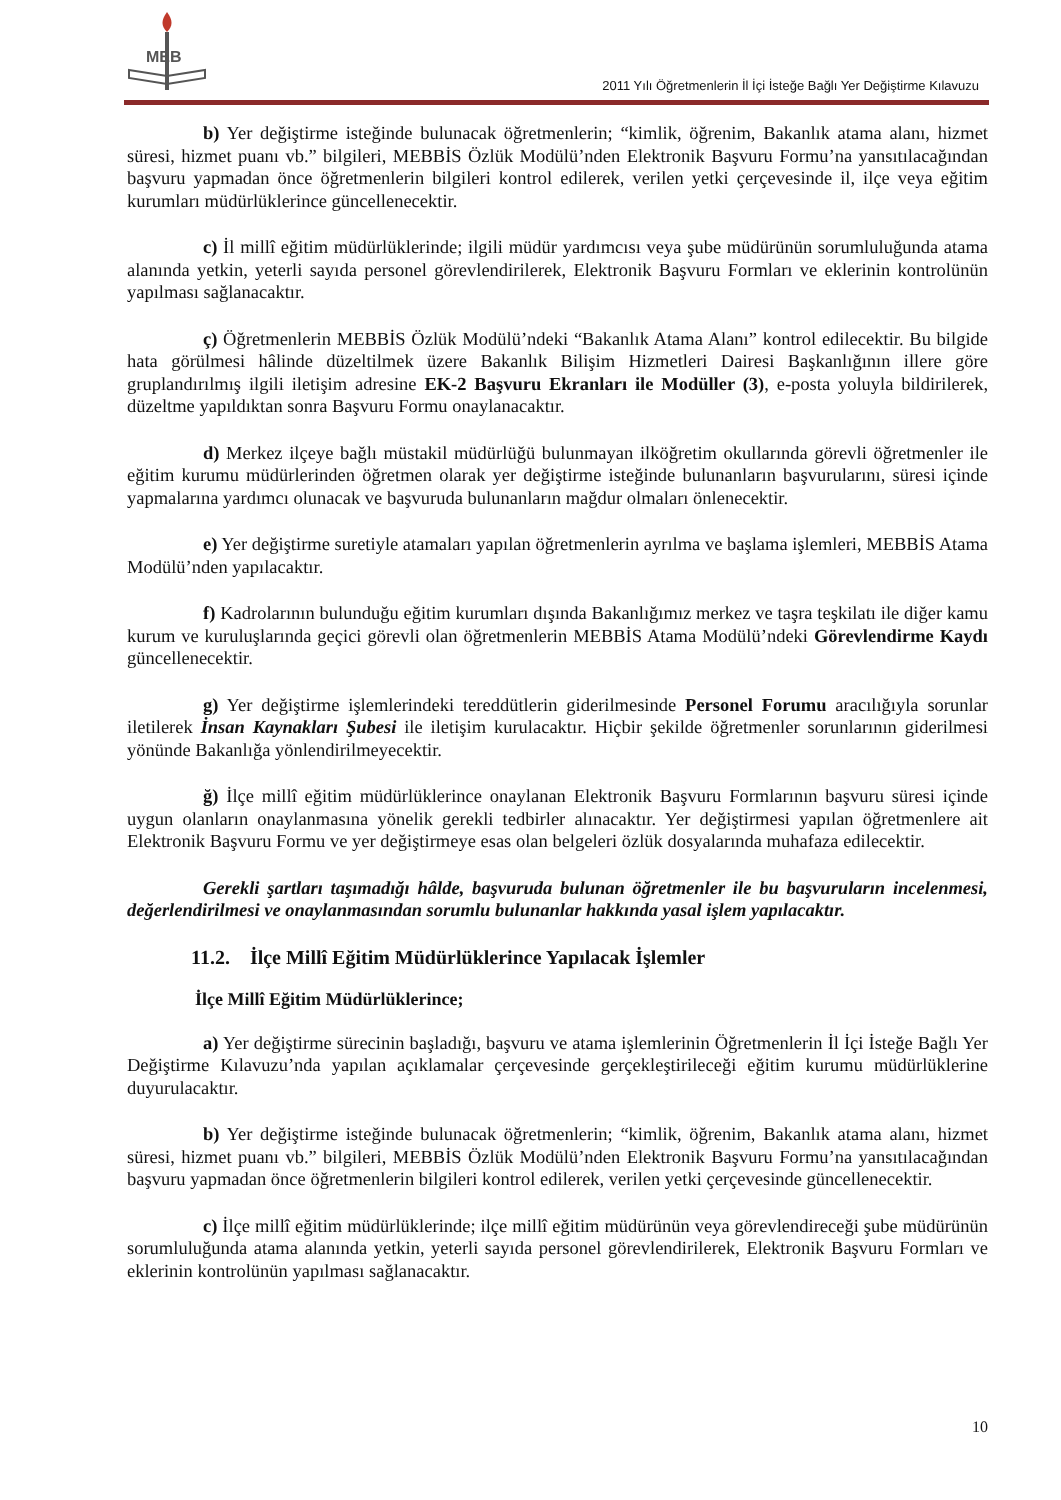MEB
2011 Yılı Öğretmenlerin İl İçi İsteğe Bağlı Yer Değiştirme Kılavuzu
b) Yer değiştirme isteğinde bulunacak öğretmenlerin; “kimlik, öğrenim, Bakanlık atama alanı, hizmet süresi, hizmet puanı vb.” bilgileri, MEBBİS Özlük Modülü’nden Elektronik Başvuru Formu’na yansıtılacağından başvuru yapmadan önce öğretmenlerin bilgileri kontrol edilerek, verilen yetki çerçevesinde il, ilçe veya eğitim kurumları müdürlüklerince güncellenecektir.
c) İl millî eğitim müdürlüklerinde; ilgili müdür yardımcısı veya şube müdürünün sorumluluğunda atama alanında yetkin, yeterli sayıda personel görevlendirilerek, Elektronik Başvuru Formları ve eklerinin kontrolünün yapılması sağlanacaktır.
ç) Öğretmenlerin MEBBİS Özlük Modülü’ndeki “Bakanlık Atama Alanı” kontrol edilecektir. Bu bilgide hata görülmesi hâlinde düzeltilmek üzere Bakanlık Bilişim Hizmetleri Dairesi Başkanlığının illere göre gruplandırılmış ilgili iletişim adresine EK-2 Başvuru Ekranları ile Modüller (3), e-posta yoluyla bildirilerek, düzeltme yapıldıktan sonra Başvuru Formu onaylanacaktır.
d) Merkez ilçeye bağlı müstakil müdürlüğü bulunmayan ilköğretim okullarında görevli öğretmenler ile eğitim kurumu müdürlerinden öğretmen olarak yer değiştirme isteğinde bulunanların başvurularını, süresi içinde yapmalarına yardımcı olunacak ve başvuruda bulunanların mağdur olmaları önlenecektir.
e) Yer değiştirme suretiyle atamaları yapılan öğretmenlerin ayrılma ve başlama işlemleri, MEBBİS Atama Modülü’nden yapılacaktır.
f) Kadrolarının bulunduğu eğitim kurumları dışında Bakanlığımız merkez ve taşra teşkilatı ile diğer kamu kurum ve kuruluşlarında geçici görevli olan öğretmenlerin MEBBİS Atama Modülü’ndeki Görevlendirme Kaydı güncellenecektir.
g) Yer değiştirme işlemlerindeki tereddütlerin giderilmesinde Personel Forumu aracılığıyla sorunlar iletilerek İnsan Kaynakları Şubesi ile iletişim kurulacaktır. Hiçbir şekilde öğretmenler sorunlarının giderilmesi yönünde Bakanlığa yönlendirilmeyecektir.
ğ) İlçe millî eğitim müdürlüklerince onaylanan Elektronik Başvuru Formlarının başvuru süresi içinde uygun olanların onaylanmasına yönelik gerekli tedbirler alınacaktır. Yer değiştirmesi yapılan öğretmenlere ait Elektronik Başvuru Formu ve yer değiştirmeye esas olan belgeleri özlük dosyalarında muhafaza edilecektir.
Gerekli şartları taşımadığı hâlde, başvuruda bulunan öğretmenler ile bu başvuruların incelenmesi, değerlendirilmesi ve onaylanmasından sorumlu bulunanlar hakkında yasal işlem yapılacaktır.
11.2. İlçe Millî Eğitim Müdürlüklerince Yapılacak İşlemler
İlçe Millî Eğitim Müdürlüklerince;
a) Yer değiştirme sürecinin başladığı, başvuru ve atama işlemlerinin Öğretmenlerin İl İçi İsteğe Bağlı Yer Değiştirme Kılavuzu’nda yapılan açıklamalar çerçevesinde gerçekleştirileceği eğitim kurumu müdürlüklerine duyurulacaktır.
b) Yer değiştirme isteğinde bulunacak öğretmenlerin; “kimlik, öğrenim, Bakanlık atama alanı, hizmet süresi, hizmet puanı vb.” bilgileri, MEBBİS Özlük Modülü’nden Elektronik Başvuru Formu’na yansıtılacağından başvuru yapmadan önce öğretmenlerin bilgileri kontrol edilerek, verilen yetki çerçevesinde güncellenecektir.
c) İlçe millî eğitim müdürlüklerinde; ilçe millî eğitim müdürünün veya görevlendireceği şube müdürünün sorumluluğunda atama alanında yetkin, yeterli sayıda personel görevlendirilerek, Elektronik Başvuru Formları ve eklerinin kontrolünün yapılması sağlanacaktır.
10